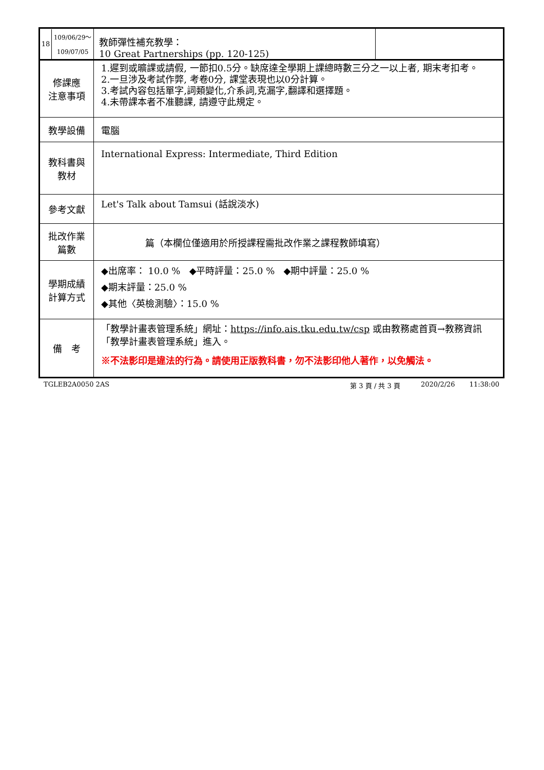| 18 109/06/29～ 109/07/05 | 教師彈性補充教學： 10 Great Partnerships (pp. 120-125) | |
| 修課應 注意事項 | 1.遲到或曠課或請假, 一節扣0.5分。缺席達全學期上課總時數三分之一以上者, 期末考扣考。 2.一旦涉及考試作弊, 考卷0分, 課堂表現也以0分計算。 3.考試內容包括單字,詞類變化,介系詞,克漏字,翻譯和選擇題。 4.未帶課本者不准聽課, 請遵守此規定。 | |
| 教學設備 | 電腦 | |
| 教科書與 教材 | International Express: Intermediate, Third Edition | |
| 參考文獻 | Let's Talk about Tamsui (話說淡水) | |
| 批改作業 篇數 | 篇（本欄位僅適用於所授課程需批改作業之課程教師填寫） | |
| 學期成績 計算方式 | ◆出席率： 10.0 % ◆平時評量：25.0 % ◆期中評量：25.0 % ◆期末評量：25.0 % ◆其他〈英檢測驗〉：15.0 % | |
| 備 考 | 「教學計畫表管理系統」網址： https://info.ais.tku.edu.tw/csp 或由教務處首頁→教務資訊「教學計畫表管理系統」進入。 ※不法影印是違法的行為。請使用正版教科書，勿不法影印他人著作，以免觸法。 | |
TGLEB2A0050 2AS 第 3 頁 / 共 3 頁 2020/2/26 11:38:00